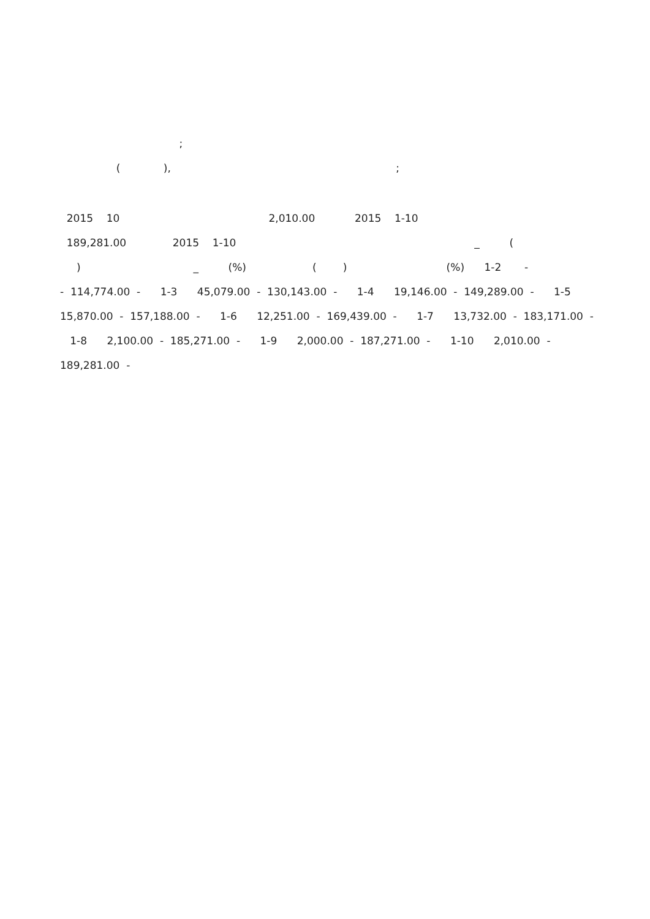;
( ), ;
2015 10 2,010.00 2015 1-10
189,281.00 2015 1-10 _ (
) _ (%) ( ) (%) 1-2 -
- 114,774.00 - 1-3 45,079.00 - 130,143.00 - 1-4 19,146.00 - 149,289.00 - 1-5
15,870.00 - 157,188.00 - 1-6 12,251.00 - 169,439.00 - 1-7 13,732.00 - 183,171.00 -
1-8 2,100.00 - 185,271.00 - 1-9 2,000.00 - 187,271.00 - 1-10 2,010.00 -
189,281.00 -